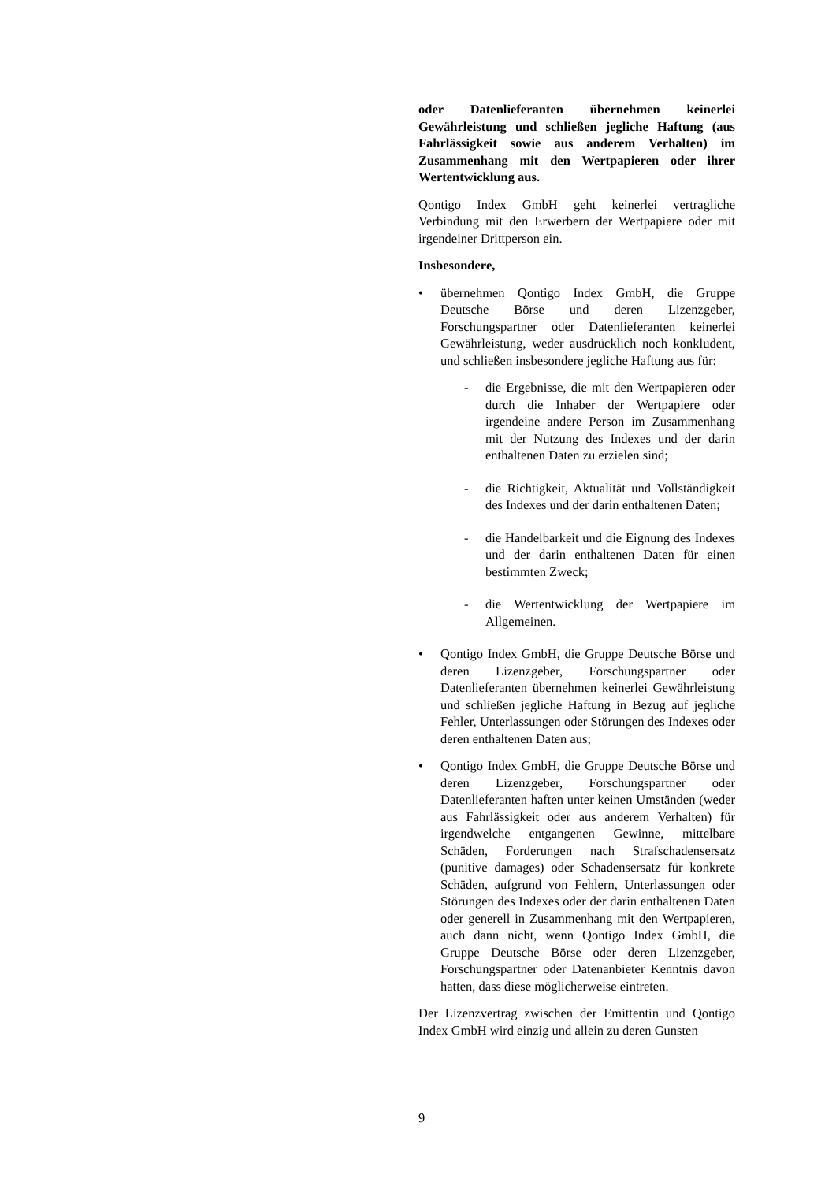oder Datenlieferanten übernehmen keinerlei Gewährleistung und schließen jegliche Haftung (aus Fahrlässigkeit sowie aus anderem Verhalten) im Zusammenhang mit den Wertpapieren oder ihrer Wertentwicklung aus.
Qontigo Index GmbH geht keinerlei vertragliche Verbindung mit den Erwerbern der Wertpapiere oder mit irgendeiner Drittperson ein.
Insbesondere,
• übernehmen Qontigo Index GmbH, die Gruppe Deutsche Börse und deren Lizenzgeber, Forschungspartner oder Datenlieferanten keinerlei Gewährleistung, weder ausdrücklich noch konkludent, und schließen insbesondere jegliche Haftung aus für:
- die Ergebnisse, die mit den Wertpapieren oder durch die Inhaber der Wertpapiere oder irgendeine andere Person im Zusammenhang mit der Nutzung des Indexes und der darin enthaltenen Daten zu erzielen sind;
- die Richtigkeit, Aktualität und Vollständigkeit des Indexes und der darin enthaltenen Daten;
- die Handelbarkeit und die Eignung des Indexes und der darin enthaltenen Daten für einen bestimmten Zweck;
- die Wertentwicklung der Wertpapiere im Allgemeinen.
• Qontigo Index GmbH, die Gruppe Deutsche Börse und deren Lizenzgeber, Forschungspartner oder Datenlieferanten übernehmen keinerlei Gewährleistung und schließen jegliche Haftung in Bezug auf jegliche Fehler, Unterlassungen oder Störungen des Indexes oder deren enthaltenen Daten aus;
• Qontigo Index GmbH, die Gruppe Deutsche Börse und deren Lizenzgeber, Forschungspartner oder Datenlieferanten haften unter keinen Umständen (weder aus Fahrlässigkeit oder aus anderem Verhalten) für irgendwelche entgangenen Gewinne, mittelbare Schäden, Forderungen nach Strafschadensersatz (punitive damages) oder Schadensersatz für konkrete Schäden, aufgrund von Fehlern, Unterlassungen oder Störungen des Indexes oder der darin enthaltenen Daten oder generell in Zusammenhang mit den Wertpapieren, auch dann nicht, wenn Qontigo Index GmbH, die Gruppe Deutsche Börse oder deren Lizenzgeber, Forschungspartner oder Datenanbieter Kenntnis davon hatten, dass diese möglicherweise eintreten.
Der Lizenzvertrag zwischen der Emittentin und Qontigo Index GmbH wird einzig und allein zu deren Gunsten
9